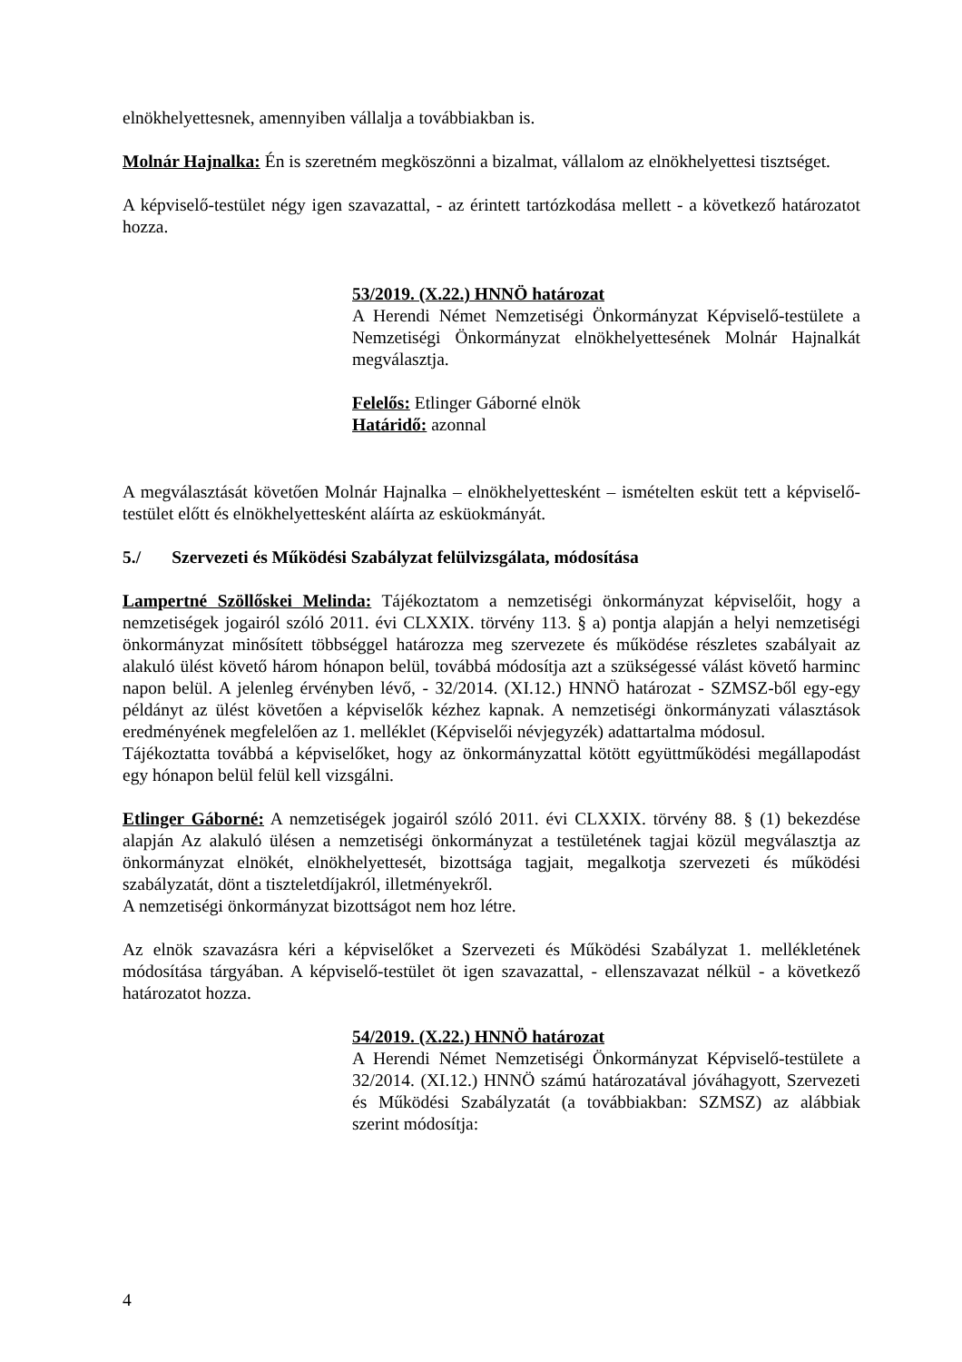elnökhelyettesnek, amennyiben vállalja a továbbiakban is.
Molnár Hajnalka: Én is szeretném megköszönni a bizalmat, vállalom az elnökhelyettesi tisztséget.
A képviselő-testület négy igen szavazattal, - az érintett tartózkodása mellett - a következő határozatot hozza.
53/2019. (X.22.) HNNÖ határozat
A Herendi Német Nemzetiségi Önkormányzat Képviselő-testülete a Nemzetiségi Önkormányzat elnökhelyettesének Molnár Hajnalkát megválasztja.
Felelős: Etlinger Gáborné elnök
Határidő: azonnal
A megválasztását követően Molnár Hajnalka – elnökhelyettesként – ismételten esküt tett a képviselő-testület előtt és elnökhelyettesként aláírta az esküokmányát.
5./ Szervezeti és Működési Szabályzat felülvizsgálata, módosítása
Lampertné Szöllőskei Melinda: Tájékoztatom a nemzetiségi önkormányzat képviselőit, hogy a nemzetiségek jogairól szóló 2011. évi CLXXIX. törvény 113. § a) pontja alapján a helyi nemzetiségi önkormányzat minősített többséggel határozza meg szervezete és működése részletes szabályait az alakuló ülést követő három hónapon belül, továbbá módosítja azt a szükségessé válást követő harminc napon belül. A jelenleg érvényben lévő, - 32/2014. (XI.12.) HNNÖ határozat - SZMSZ-ből egy-egy példányt az ülést követően a képviselők kézhez kapnak. A nemzetiségi önkormányzati választások eredményének megfelelően az 1. melléklet (Képviselői névjegyzék) adattartalma módosul.
Tájékoztatta továbbá a képviselőket, hogy az önkormányzattal kötött együttműködési megállapodást egy hónapon belül felül kell vizsgálni.
Etlinger Gáborné: A nemzetiségek jogairól szóló 2011. évi CLXXIX. törvény 88. § (1) bekezdése alapján Az alakuló ülésen a nemzetiségi önkormányzat a testületének tagjai közül megválasztja az önkormányzat elnökét, elnökhelyettesét, bizottsága tagjait, megalkotja szervezeti és működési szabályzatát, dönt a tiszteletdíjakról, illetményekről.
A nemzetiségi önkormányzat bizottságot nem hoz létre.
Az elnök szavazásra kéri a képviselőket a Szervezeti és Működési Szabályzat 1. mellékletének módosítása tárgyában. A képviselő-testület öt igen szavazattal, - ellenszavazat nélkül - a következő határozatot hozza.
54/2019. (X.22.) HNNÖ határozat
A Herendi Német Nemzetiségi Önkormányzat Képviselő-testülete a 32/2014. (XI.12.) HNNÖ számú határozatával jóváhagyott, Szervezeti és Működési Szabályzatát (a továbbiakban: SZMSZ) az alábbiak szerint módosítja:
4